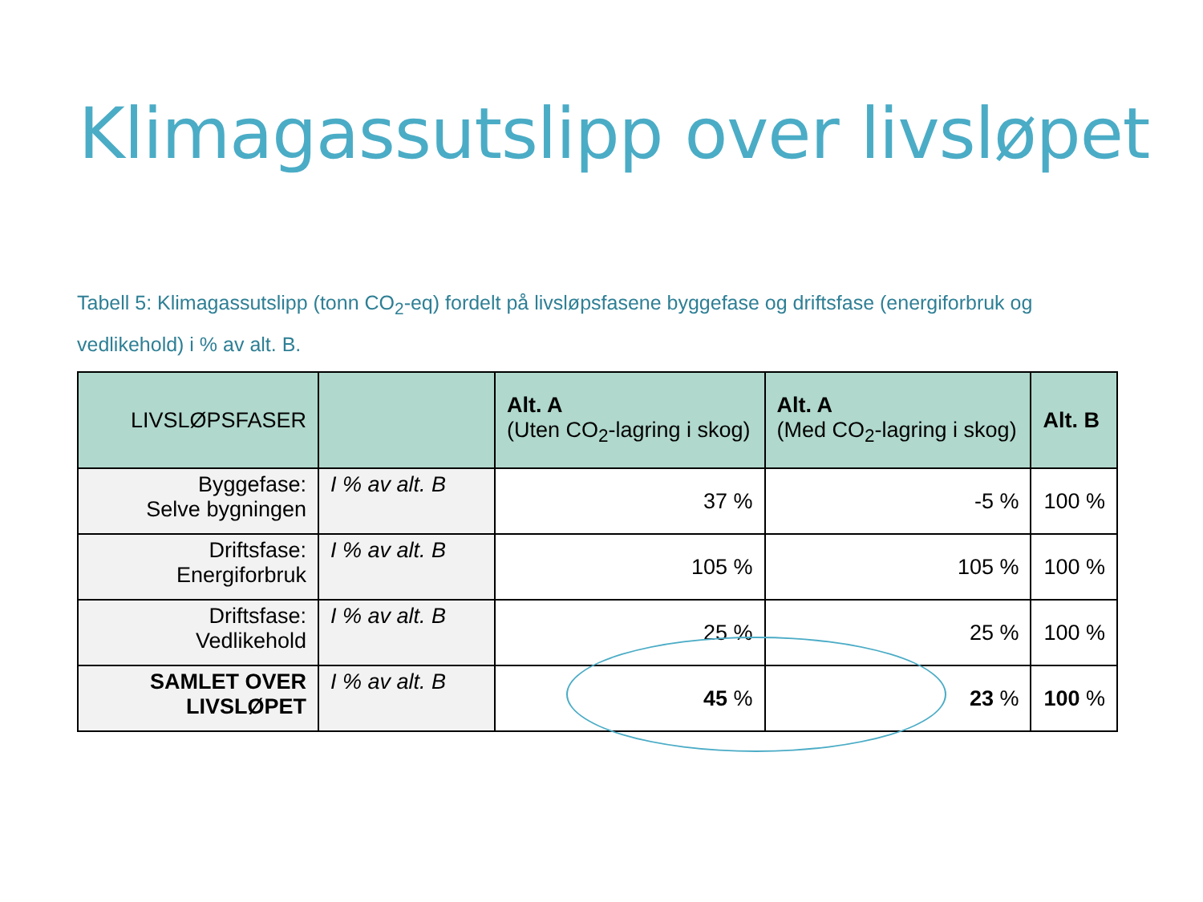Klimagassutslipp over livsløpet
Tabell 5: Klimagassutslipp (tonn CO<sub>2</sub>-eq) fordelt på livsløpsfasene byggefase og driftsfase (energiforbruk og vedlikehold) i % av alt. B.
| LIVSLØPSFASER | | Alt. A (Uten CO<sub>2</sub>-lagring i skog) | Alt. A (Med CO<sub>2</sub>-lagring i skog) | Alt. B |
| --- | --- | --- | --- | --- |
| Byggefase: Selve bygningen | I % av alt. B | 37 % | -5 % | 100 % |
| Driftsfase: Energiforbruk | I % av alt. B | 105 % | 105 % | 100 % |
| Driftsfase: Vedlikehold | I % av alt. B | 25 % | 25 % | 100 % |
| SAMLET OVER LIVSLØPET | I % av alt. B | 45 % | 23 % | 100 % |